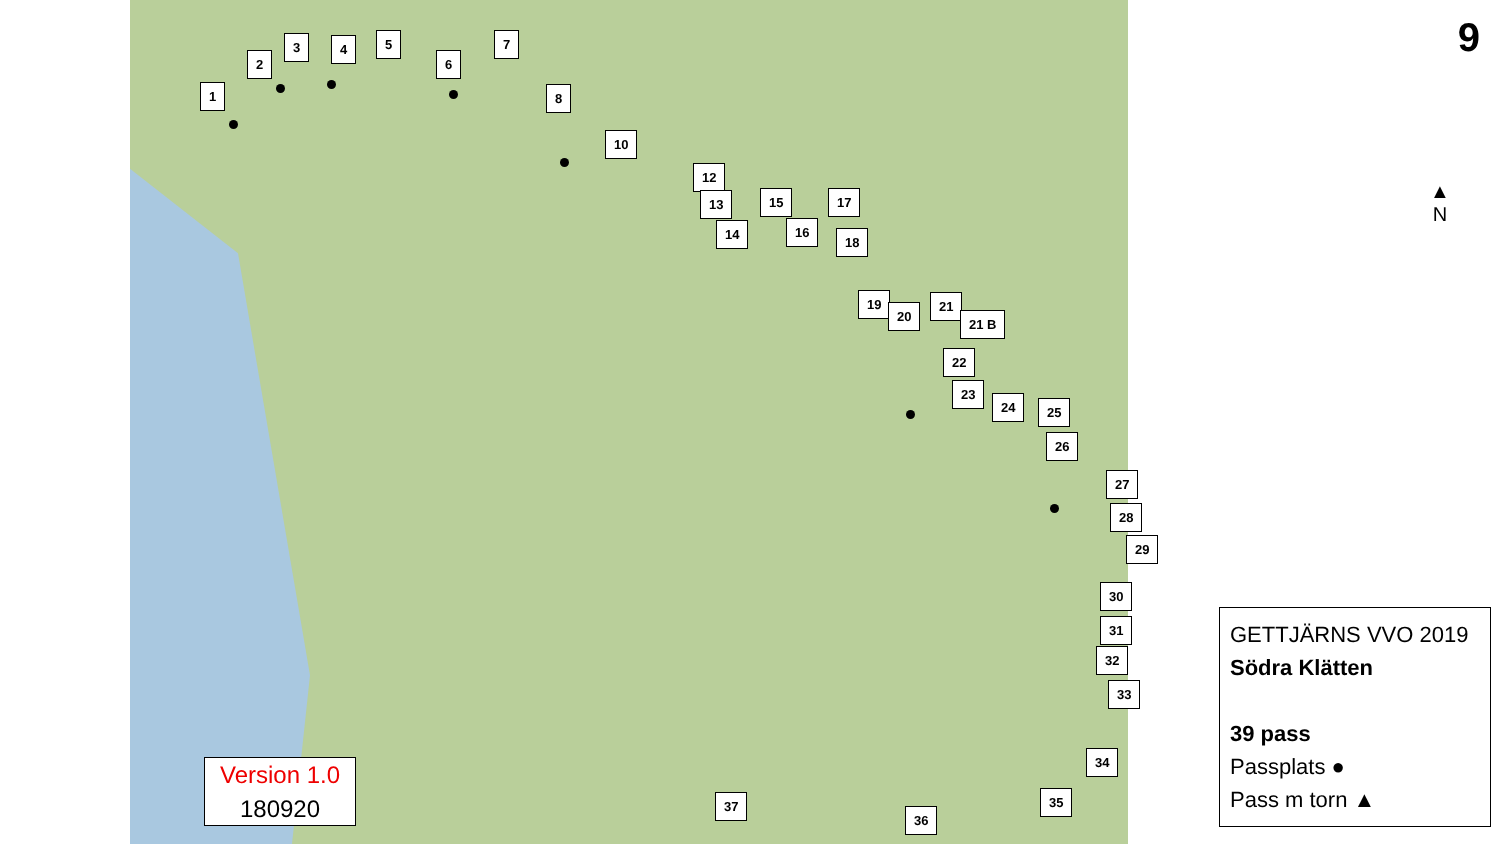9
▲
N
1
2
3 4 5
6
7
8
10
12
13
14
15
16
17
18
19
20
21
21 B
22
23
24 25
26
27
28
29
30
31
32
33
34
35
36
37
Version 1.0
180920
GETTJÄRNS VVO 2019
Södra Klätten
39 pass
Passplats ●
Pass m torn ▲